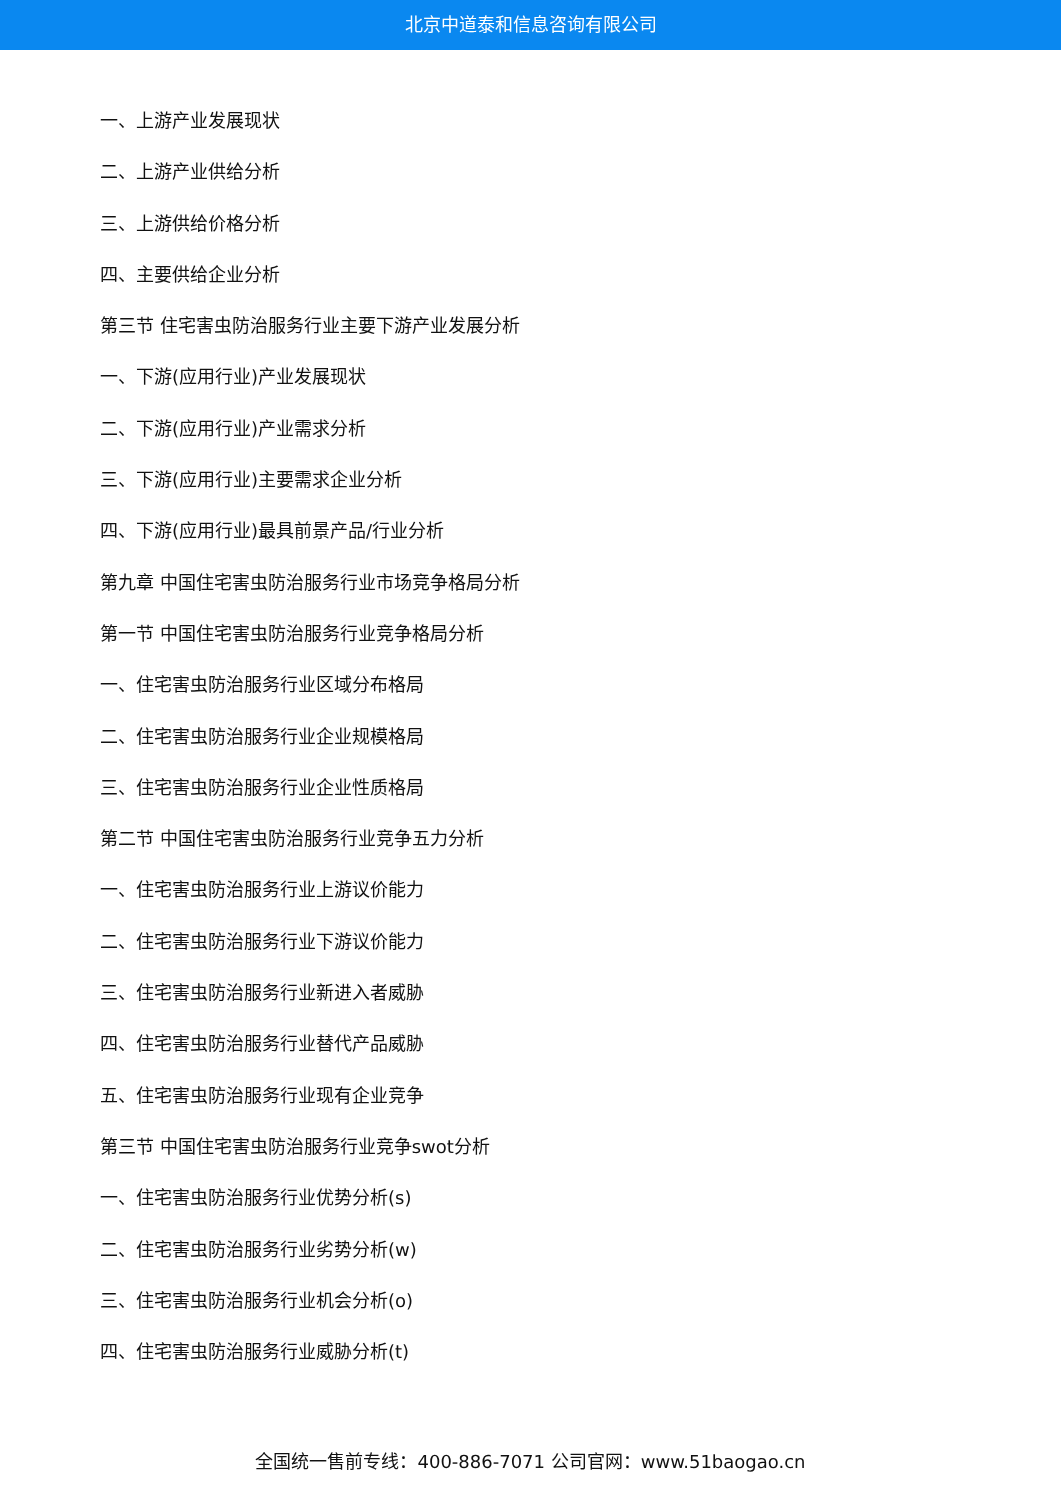北京中道泰和信息咨询有限公司
一、上游产业发展现状
二、上游产业供给分析
三、上游供给价格分析
四、主要供给企业分析
第三节 住宅害虫防治服务行业主要下游产业发展分析
一、下游(应用行业)产业发展现状
二、下游(应用行业)产业需求分析
三、下游(应用行业)主要需求企业分析
四、下游(应用行业)最具前景产品/行业分析
第九章 中国住宅害虫防治服务行业市场竞争格局分析
第一节 中国住宅害虫防治服务行业竞争格局分析
一、住宅害虫防治服务行业区域分布格局
二、住宅害虫防治服务行业企业规模格局
三、住宅害虫防治服务行业企业性质格局
第二节 中国住宅害虫防治服务行业竞争五力分析
一、住宅害虫防治服务行业上游议价能力
二、住宅害虫防治服务行业下游议价能力
三、住宅害虫防治服务行业新进入者威胁
四、住宅害虫防治服务行业替代产品威胁
五、住宅害虫防治服务行业现有企业竞争
第三节 中国住宅害虫防治服务行业竞争swot分析
一、住宅害虫防治服务行业优势分析(s)
二、住宅害虫防治服务行业劣势分析(w)
三、住宅害虫防治服务行业机会分析(o)
四、住宅害虫防治服务行业威胁分析(t)
全国统一售前专线：400-886-7071 公司官网：www.51baogao.cn